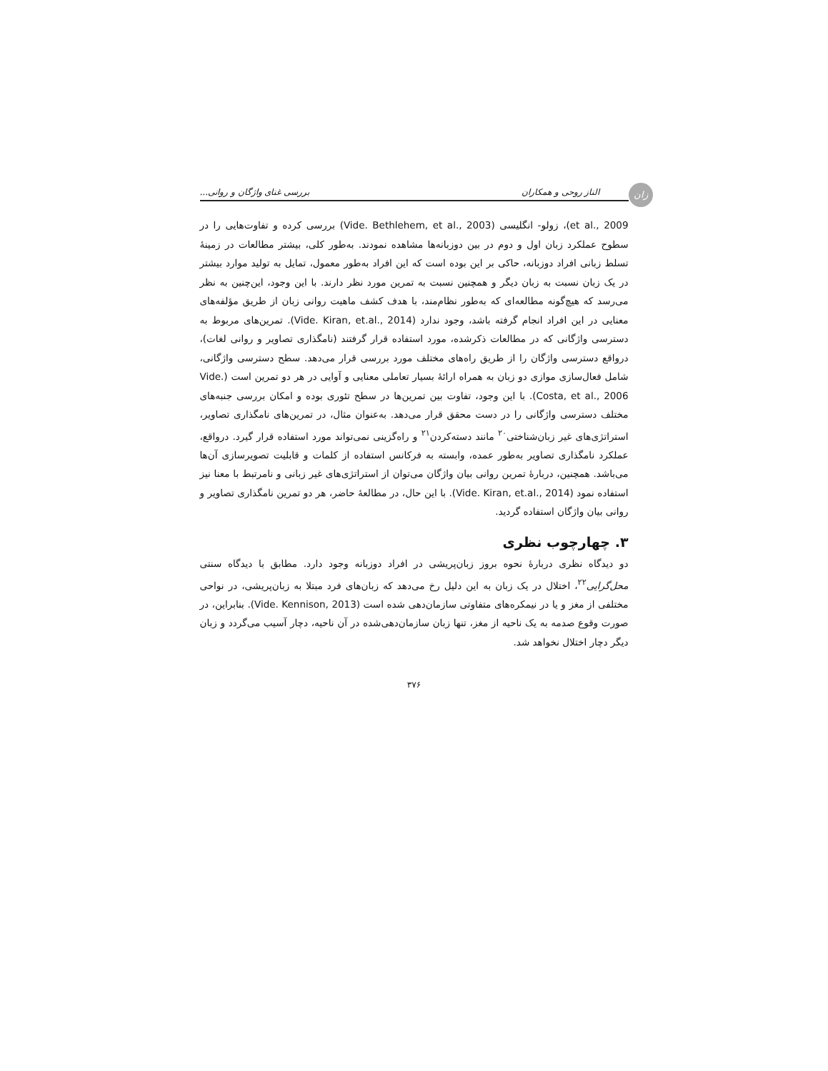زان
الناز روحی و همکاران بررسی غنای واژگان و روانی...
et al., 2009)، زولو- انگلیسی (Vide. Bethlehem, et al., 2003) بررسی کرده و تفاوت‌هایی را در سطوح عملکرد زبان اول و دوم در بین دوزبانه‌ها مشاهده نمودند. به‌طور کلی، بیشتر مطالعات در زمینهٔ تسلط زبانی افراد دوزبانه، حاکی بر این بوده است که این افراد به‌طور معمول، تمایل به تولید موارد بیشتر در یک زبان نسبت به زبان دیگر و همچنین نسبت به تمرین مورد نظر دارند. با این وجود، این‌چنین به نظر می‌رسد که هیچ‌گونه مطالعه‌ای که به‌طور نظام‌مند، با هدف کشف ماهیت روانی زبان از طریق مؤلفه‌های معنایی در این افراد انجام گرفته باشد، وجود ندارد (Vide. Kiran, et.al., 2014). تمرین‌های مربوط به دسترسی واژگانی که در مطالعات ذکرشده، مورد استفاده قرار گرفتند (نامگذاری تصاویر و روانی لغات)، درواقع دسترسی واژگان را از طریق راه‌های مختلف مورد بررسی قرار می‌دهد. سطح دسترسی واژگانی، شامل فعال‌سازی موازی دو زبان به همراه ارائهٔ بسیار تعاملی معنایی و آوایی در هر دو تمرین است (Vide. Costa, et al., 2006). با این وجود، تفاوت بین تمرین‌ها در سطح تئوری بوده و امکان بررسی جنبه‌های مختلف دسترسی واژگانی را در دست محقق قرار می‌دهد. به‌عنوان مثال، در تمرین‌های نامگذاری تصاویر، استراتژی‌های غیر زبان‌شناختی<sup>۲۰</sup> مانند دسته‌کردن<sup>۲۱</sup> و راه‌گزینی نمی‌تواند مورد استفاده قرار گیرد. درواقع، عملکرد نامگذاری تصاویر به‌طور عمده، وابسته به فرکانس استفاده از کلمات و قابلیت تصویرسازی آن‌ها می‌باشد. همچنین، دربارهٔ تمرین روانی بیان واژگان می‌توان از استراتژی‌های غیر زبانی و نامرتبط با معنا نیز استفاده نمود (Vide. Kiran, et.al., 2014). با این حال، در مطالعهٔ حاضر، هر دو تمرین نامگذاری تصاویر و روانی بیان واژگان استفاده گردید.
۳. چهارچوب نظری
دو دیدگاه نظری دربارهٔ نحوه بروز زبان‌پریشی در افراد دوزبانه وجود دارد. مطابق با دیدگاه سنتی محل‌گرایی<sup>۲۲</sup>، اختلال در یک زبان به این دلیل رخ می‌دهد که زبان‌های فرد مبتلا به زبان‌پریشی، در نواحی مختلفی از مغز و یا در نیمکره‌های متفاوتی سازمان‌دهی شده است (Vide. Kennison, 2013). بنابراین، در صورت وقوع صدمه به یک ناحیه از مغز، تنها زبان سازمان‌دهی‌شده در آن ناحیه، دچار آسیب می‌گردد و زبان دیگر دچار اختلال نخواهد شد.
۳۷۶